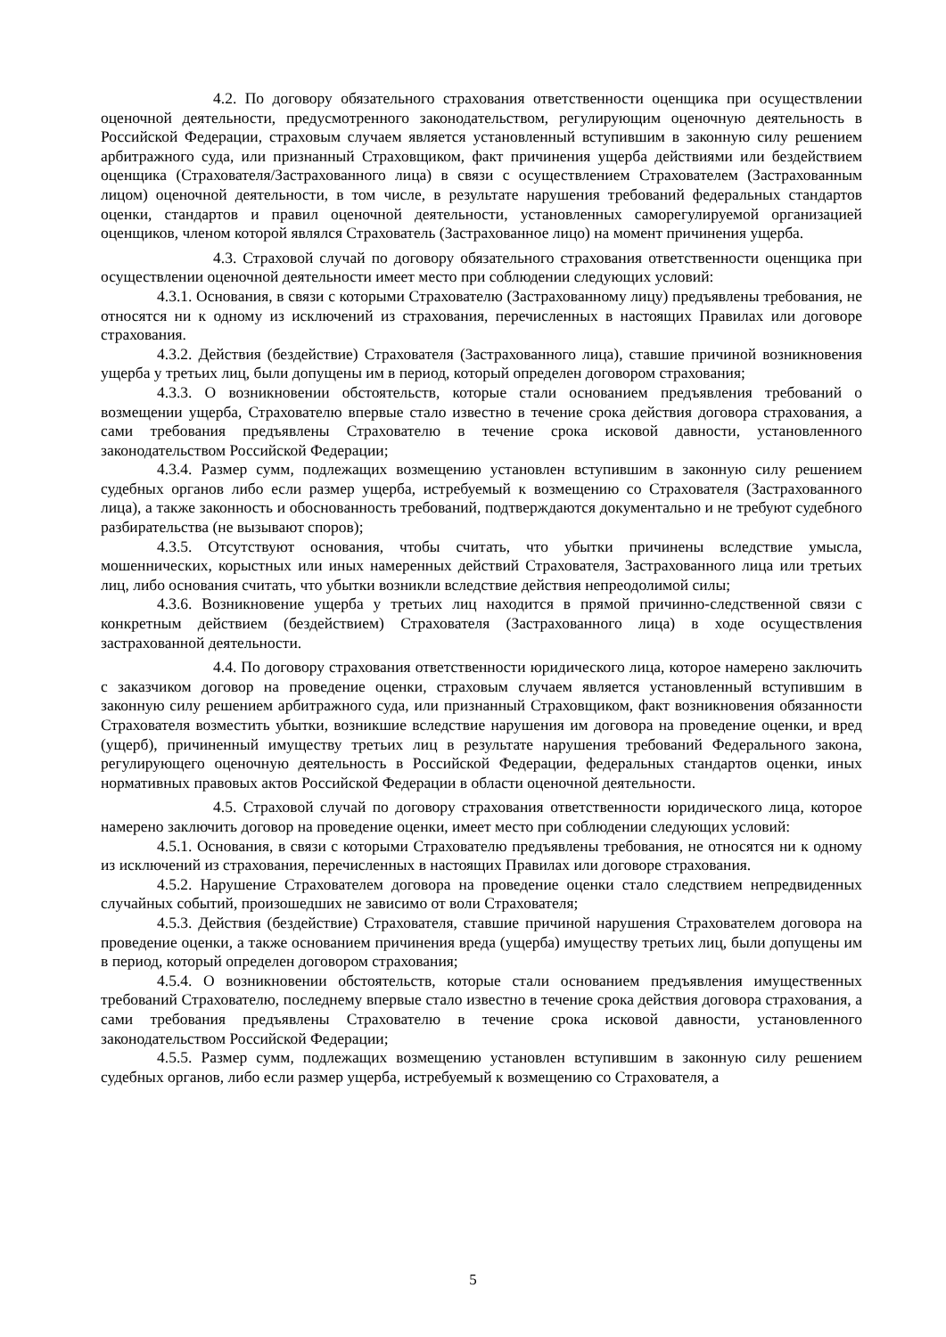4.2. По договору обязательного страхования ответственности оценщика при осуществлении оценочной деятельности, предусмотренного законодательством, регулирующим оценочную деятельность в Российской Федерации, страховым случаем является установленный вступившим в законную силу решением арбитражного суда, или признанный Страховщиком, факт причинения ущерба действиями или бездействием оценщика (Страхователя/Застрахованного лица) в связи с осуществлением Страхователем (Застрахованным лицом) оценочной деятельности, в том числе, в результате нарушения требований федеральных стандартов оценки, стандартов и правил оценочной деятельности, установленных саморегулируемой организацией оценщиков, членом которой являлся Страхователь (Застрахованное лицо) на момент причинения ущерба.
4.3. Страховой случай по договору обязательного страхования ответственности оценщика при осуществлении оценочной деятельности имеет место при соблюдении следующих условий:
4.3.1. Основания, в связи с которыми Страхователю (Застрахованному лицу) предъявлены требования, не относятся ни к одному из исключений из страхования, перечисленных в настоящих Правилах или договоре страхования.
4.3.2. Действия (бездействие) Страхователя (Застрахованного лица), ставшие причиной возникновения ущерба у третьих лиц, были допущены им в период, который определен договором страхования;
4.3.3. О возникновении обстоятельств, которые стали основанием предъявления требований о возмещении ущерба, Страхователю впервые стало известно в течение срока действия договора страхования, а сами требования предъявлены Страхователю в течение срока исковой давности, установленного законодательством Российской Федерации;
4.3.4. Размер сумм, подлежащих возмещению установлен вступившим в законную силу решением судебных органов либо если размер ущерба, истребуемый к возмещению со Страхователя (Застрахованного лица), а также законность и обоснованность требований, подтверждаются документально и не требуют судебного разбирательства (не вызывают споров);
4.3.5. Отсутствуют основания, чтобы считать, что убытки причинены вследствие умысла, мошеннических, корыстных или иных намеренных действий Страхователя, Застрахованного лица или третьих лиц, либо основания считать, что убытки возникли вследствие действия непреодолимой силы;
4.3.6. Возникновение ущерба у третьих лиц находится в прямой причинно-следственной связи с конкретным действием (бездействием) Страхователя (Застрахованного лица) в ходе осуществления застрахованной деятельности.
4.4. По договору страхования ответственности юридического лица, которое намерено заключить с заказчиком договор на проведение оценки, страховым случаем является установленный вступившим в законную силу решением арбитражного суда, или признанный Страховщиком, факт возникновения обязанности Страхователя возместить убытки, возникшие вследствие нарушения им договора на проведение оценки, и вред (ущерб), причиненный имуществу третьих лиц в результате нарушения требований Федерального закона, регулирующего оценочную деятельность в Российской Федерации, федеральных стандартов оценки, иных нормативных правовых актов Российской Федерации в области оценочной деятельности.
4.5. Страховой случай по договору страхования ответственности юридического лица, которое намерено заключить договор на проведение оценки, имеет место при соблюдении следующих условий:
4.5.1. Основания, в связи с которыми Страхователю предъявлены требования, не относятся ни к одному из исключений из страхования, перечисленных в настоящих Правилах или договоре страхования.
4.5.2. Нарушение Страхователем договора на проведение оценки стало следствием непредвиденных случайных событий, произошедших не зависимо от воли Страхователя;
4.5.3. Действия (бездействие) Страхователя, ставшие причиной нарушения Страхователем договора на проведение оценки, а также основанием причинения вреда (ущерба) имуществу третьих лиц, были допущены им в период, который определен договором страхования;
4.5.4. О возникновении обстоятельств, которые стали основанием предъявления имущественных требований Страхователю, последнему впервые стало известно в течение срока действия договора страхования, а сами требования предъявлены Страхователю в течение срока исковой давности, установленного законодательством Российской Федерации;
4.5.5. Размер сумм, подлежащих возмещению установлен вступившим в законную силу решением судебных органов, либо если размер ущерба, истребуемый к возмещению со Страхователя, а
5